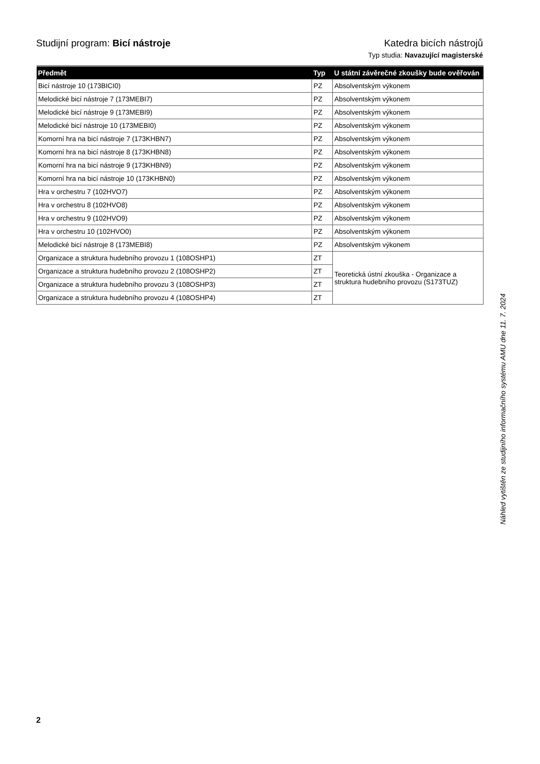Studijní program: Bicí nástroje
Katedra bicích nástrojů
Typ studia: Navazující magisterské
| Předmět | Typ | U státní závěrečné zkoušky bude ověřován |
| --- | --- | --- |
| Bicí nástroje 10 (173BICI0) | PZ | Absolventským výkonem |
| Melodické bicí nástroje 7 (173MEBI7) | PZ | Absolventským výkonem |
| Melodické bicí nástroje 9 (173MEBI9) | PZ | Absolventským výkonem |
| Melodické bicí nástroje 10 (173MEBI0) | PZ | Absolventským výkonem |
| Komorní hra na bicí nástroje 7 (173KHBN7) | PZ | Absolventským výkonem |
| Komorní hra na bicí nástroje 8 (173KHBN8) | PZ | Absolventským výkonem |
| Komorní hra na bicí nástroje 9 (173KHBN9) | PZ | Absolventským výkonem |
| Komorní hra na bicí nástroje 10 (173KHBN0) | PZ | Absolventským výkonem |
| Hra v orchestru 7 (102HVO7) | PZ | Absolventským výkonem |
| Hra v orchestru 8 (102HVO8) | PZ | Absolventským výkonem |
| Hra v orchestru 9 (102HVO9) | PZ | Absolventským výkonem |
| Hra v orchestru 10 (102HVO0) | PZ | Absolventským výkonem |
| Melodické bicí nástroje 8 (173MEBI8) | PZ | Absolventským výkonem |
| Organizace a struktura hudebního provozu 1 (108OSHP1) | ZT | Teoretická ústní zkouška - Organizace a struktura hudebního provozu (S173TUZ) |
| Organizace a struktura hudebního provozu 2 (108OSHP2) | ZT | |
| Organizace a struktura hudebního provozu 3 (108OSHP3) | ZT | |
| Organizace a struktura hudebního provozu 4 (108OSHP4) | ZT | |
Náhled vytištěn ze studijního informačního systému AMU dne 11. 7. 2024
2